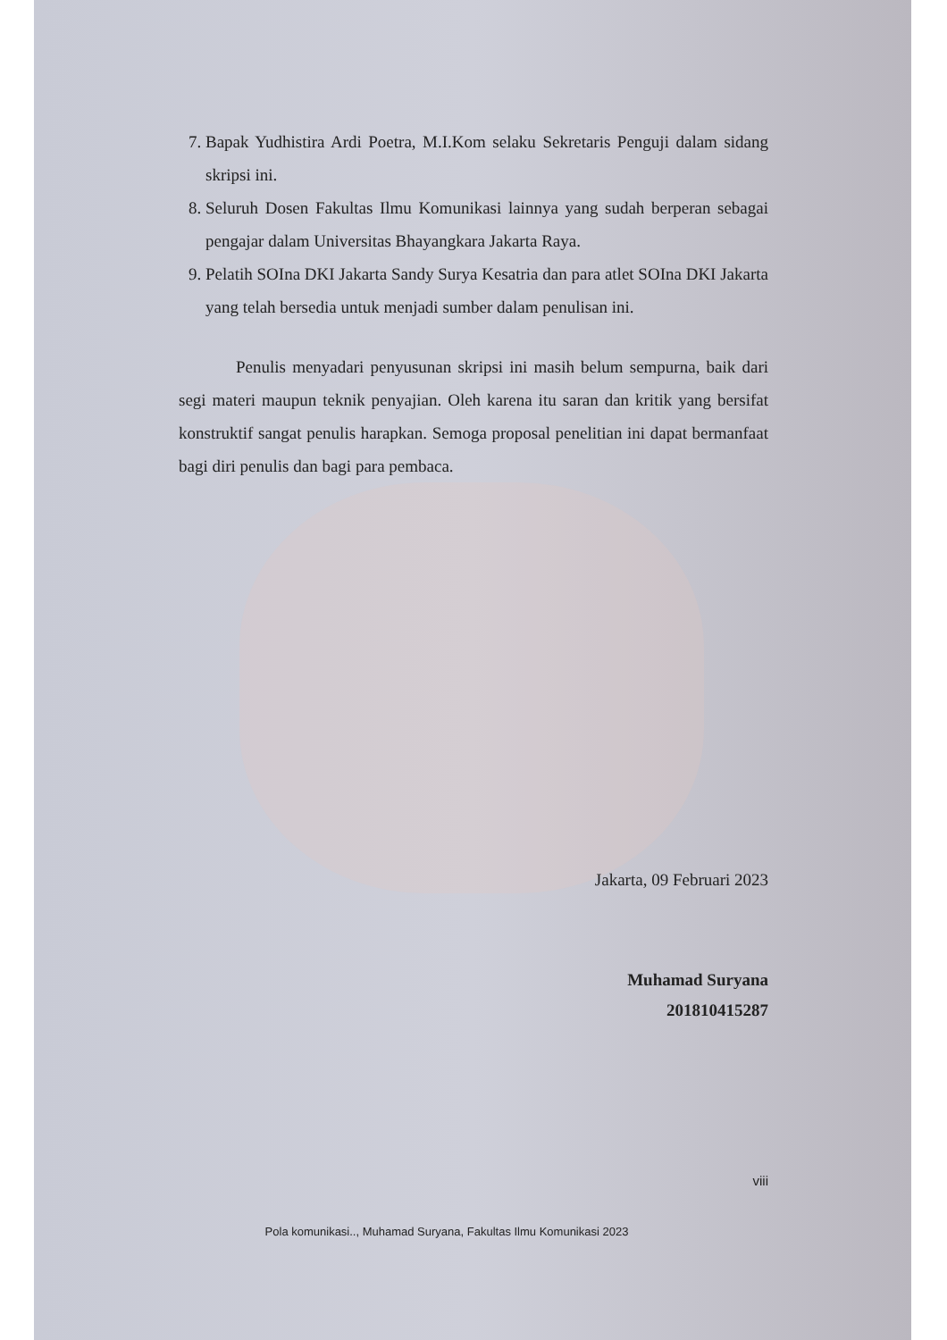7. Bapak Yudhistira Ardi Poetra, M.I.Kom selaku Sekretaris Penguji dalam sidang skripsi ini.
8. Seluruh Dosen Fakultas Ilmu Komunikasi lainnya yang sudah berperan sebagai pengajar dalam Universitas Bhayangkara Jakarta Raya.
9. Pelatih SOIna DKI Jakarta Sandy Surya Kesatria dan para atlet SOIna DKI Jakarta yang telah bersedia untuk menjadi sumber dalam penulisan ini.
Penulis menyadari penyusunan skripsi ini masih belum sempurna, baik dari segi materi maupun teknik penyajian. Oleh karena itu saran dan kritik yang bersifat konstruktif sangat penulis harapkan. Semoga proposal penelitian ini dapat bermanfaat bagi diri penulis dan bagi para pembaca.
Jakarta, 09 Februari 2023
Muhamad Suryana
201810415287
viii
Pola komunikasi.., Muhamad Suryana, Fakultas Ilmu Komunikasi 2023